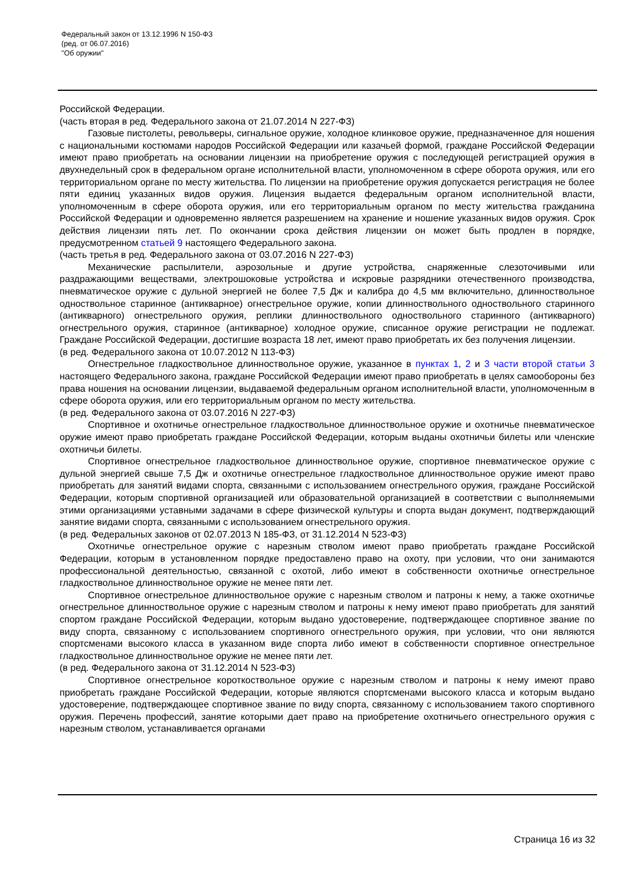Федеральный закон от 13.12.1996 N 150-ФЗ
(ред. от 06.07.2016)
"Об оружии"
Российской Федерации.
(часть вторая в ред. Федерального закона от 21.07.2014 N 227-ФЗ)
Газовые пистолеты, револьверы, сигнальное оружие, холодное клинковое оружие, предназначенное для ношения с национальными костюмами народов Российской Федерации или казачьей формой, граждане Российской Федерации имеют право приобретать на основании лицензии на приобретение оружия с последующей регистрацией оружия в двухнедельный срок в федеральном органе исполнительной власти, уполномоченном в сфере оборота оружия, или его территориальном органе по месту жительства. По лицензии на приобретение оружия допускается регистрация не более пяти единиц указанных видов оружия. Лицензия выдается федеральным органом исполнительной власти, уполномоченным в сфере оборота оружия, или его территориальным органом по месту жительства гражданина Российской Федерации и одновременно является разрешением на хранение и ношение указанных видов оружия. Срок действия лицензии пять лет. По окончании срока действия лицензии он может быть продлен в порядке, предусмотренном статьей 9 настоящего Федерального закона.
(часть третья в ред. Федерального закона от 03.07.2016 N 227-ФЗ)
Механические распылители, аэрозольные и другие устройства, снаряженные слезоточивыми или раздражающими веществами, электрошоковые устройства и искровые разрядники отечественного производства, пневматическое оружие с дульной энергией не более 7,5 Дж и калибра до 4,5 мм включительно, длинноствольное одноствольное старинное (антикварное) огнестрельное оружие, копии длинноствольного одноствольного старинного (антикварного) огнестрельного оружия, реплики длинноствольного одноствольного старинного (антикварного) огнестрельного оружия, старинное (антикварное) холодное оружие, списанное оружие регистрации не подлежат. Граждане Российской Федерации, достигшие возраста 18 лет, имеют право приобретать их без получения лицензии.
(в ред. Федерального закона от 10.07.2012 N 113-ФЗ)
Огнестрельное гладкоствольное длинноствольное оружие, указанное в пунктах 1, 2 и 3 части второй статьи 3 настоящего Федерального закона, граждане Российской Федерации имеют право приобретать в целях самообороны без права ношения на основании лицензии, выдаваемой федеральным органом исполнительной власти, уполномоченным в сфере оборота оружия, или его территориальным органом по месту жительства.
(в ред. Федерального закона от 03.07.2016 N 227-ФЗ)
Спортивное и охотничье огнестрельное гладкоствольное длинноствольное оружие и охотничье пневматическое оружие имеют право приобретать граждане Российской Федерации, которым выданы охотничьи билеты или членские охотничьи билеты.
Спортивное огнестрельное гладкоствольное длинноствольное оружие, спортивное пневматическое оружие с дульной энергией свыше 7,5 Дж и охотничье огнестрельное гладкоствольное длинноствольное оружие имеют право приобретать для занятий видами спорта, связанными с использованием огнестрельного оружия, граждане Российской Федерации, которым спортивной организацией или образовательной организацией в соответствии с выполняемыми этими организациями уставными задачами в сфере физической культуры и спорта выдан документ, подтверждающий занятие видами спорта, связанными с использованием огнестрельного оружия.
(в ред. Федеральных законов от 02.07.2013 N 185-ФЗ, от 31.12.2014 N 523-ФЗ)
Охотничье огнестрельное оружие с нарезным стволом имеют право приобретать граждане Российской Федерации, которым в установленном порядке предоставлено право на охоту, при условии, что они занимаются профессиональной деятельностью, связанной с охотой, либо имеют в собственности охотничье огнестрельное гладкоствольное длинноствольное оружие не менее пяти лет.
Спортивное огнестрельное длинноствольное оружие с нарезным стволом и патроны к нему, а также охотничье огнестрельное длинноствольное оружие с нарезным стволом и патроны к нему имеют право приобретать для занятий спортом граждане Российской Федерации, которым выдано удостоверение, подтверждающее спортивное звание по виду спорта, связанному с использованием спортивного огнестрельного оружия, при условии, что они являются спортсменами высокого класса в указанном виде спорта либо имеют в собственности спортивное огнестрельное гладкоствольное длинноствольное оружие не менее пяти лет.
(в ред. Федерального закона от 31.12.2014 N 523-ФЗ)
Спортивное огнестрельное короткоствольное оружие с нарезным стволом и патроны к нему имеют право приобретать граждане Российской Федерации, которые являются спортсменами высокого класса и которым выдано удостоверение, подтверждающее спортивное звание по виду спорта, связанному с использованием такого спортивного оружия. Перечень профессий, занятие которыми дает право на приобретение охотничьего огнестрельного оружия с нарезным стволом, устанавливается органами
Страница 16 из 32